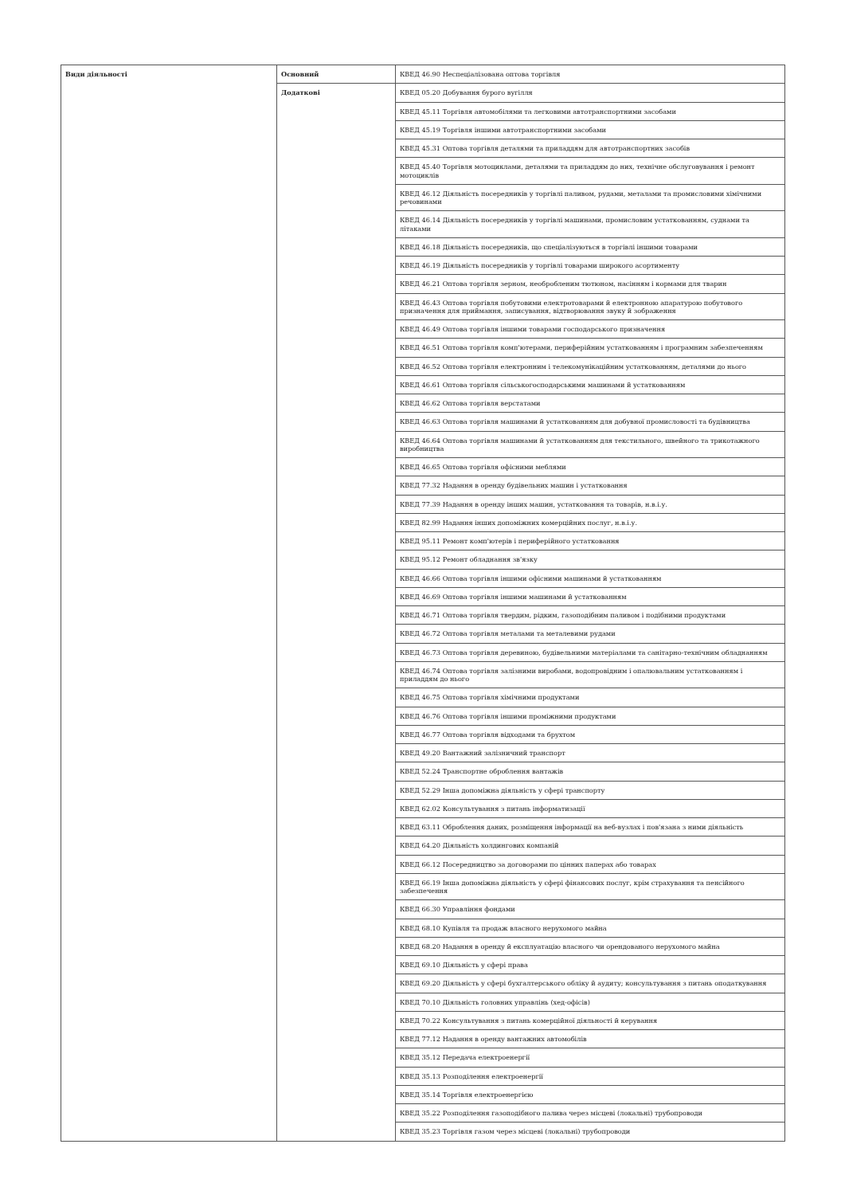| Види діяльності | Основний | КВЕД 46.90 Неспеціалізована оптова торгівля |
| | Додаткові | КВЕД 05.20 Добування бурого вугілля |
| | | КВЕД 45.11 Торгівля автомобілями та легковими автотранспортними засобами |
| | | КВЕД 45.19 Торгівля іншими автотранспортними засобами |
| | | КВЕД 45.31 Оптова торгівля деталями та приладдям для автотранспортних засобів |
| | | КВЕД 45.40 Торгівля мотоциклами, деталями та приладдям до них, технічне обслуговування і ремонт мотоциклів |
| | | КВЕД 46.12 Діяльність посередників у торгівлі паливом, рудами, металами та промисловими хімічними речовинами |
| | | КВЕД 46.14 Діяльність посередників у торгівлі машинами, промисловим устаткованням, суднами та літаками |
| | | КВЕД 46.18 Діяльність посередників, що спеціалізуються в торгівлі іншими товарами |
| | | КВЕД 46.19 Діяльність посередників у торгівлі товарами широкого асортименту |
| | | КВЕД 46.21 Оптова торгівля зерном, необробленим тютюном, насінням і кормами для тварин |
| | | КВЕД 46.43 Оптова торгівля побутовими електротоварами й електронною апаратурою побутового призначення для приймання, записування, відтворювання звуку й зображення |
| | | КВЕД 46.49 Оптова торгівля іншими товарами господарського призначення |
| | | КВЕД 46.51 Оптова торгівля комп'ютерами, периферійним устаткованням і програмним забезпеченням |
| | | КВЕД 46.52 Оптова торгівля електронним і телекомунікаційним устаткованням, деталями до нього |
| | | КВЕД 46.61 Оптова торгівля сільськогосподарськими машинами й устаткованням |
| | | КВЕД 46.62 Оптова торгівля верстатами |
| | | КВЕД 46.63 Оптова торгівля машинами й устаткованням для добувної промисловості та будівництва |
| | | КВЕД 46.64 Оптова торгівля машинами й устаткованням для текстильного, швейного та трикотажного виробництва |
| | | КВЕД 46.65 Оптова торгівля офісними меблями |
| | | КВЕД 77.32 Надання в оренду будівельних машин і устатковання |
| | | КВЕД 77.39 Надання в оренду інших машин, устатковання та товарів, н.в.і.у. |
| | | КВЕД 82.99 Надання інших допоміжних комерційних послуг, н.в.і.у. |
| | | КВЕД 95.11 Ремонт комп'ютерів і периферійного устатковання |
| | | КВЕД 95.12 Ремонт обладнання зв'язку |
| | | КВЕД 46.66 Оптова торгівля іншими офісними машинами й устаткованням |
| | | КВЕД 46.69 Оптова торгівля іншими машинами й устаткованням |
| | | КВЕД 46.71 Оптова торгівля твердим, рідким, газоподібним паливом і подібними продуктами |
| | | КВЕД 46.72 Оптова торгівля металами та металевими рудами |
| | | КВЕД 46.73 Оптова торгівля деревиною, будівельними матеріалами та санітарно-технічним обладнанням |
| | | КВЕД 46.74 Оптова торгівля залізними виробами, водопровідним і опалювальним устаткованням і приладдям до нього |
| | | КВЕД 46.75 Оптова торгівля хімічними продуктами |
| | | КВЕД 46.76 Оптова торгівля іншими проміжними продуктами |
| | | КВЕД 46.77 Оптова торгівля відходами та брухтом |
| | | КВЕД 49.20 Вантажний залізничний транспорт |
| | | КВЕД 52.24 Транспортне оброблення вантажів |
| | | КВЕД 52.29 Інша допоміжна діяльність у сфері транспорту |
| | | КВЕД 62.02 Консультування з питань інформатизації |
| | | КВЕД 63.11 Оброблення даних, розміщення інформації на веб-вузлах і пов'язана з ними діяльність |
| | | КВЕД 64.20 Діяльність холдингових компаній |
| | | КВЕД 66.12 Посередництво за договорами по цінних паперах або товарах |
| | | КВЕД 66.19 Інша допоміжна діяльність у сфері фінансових послуг, крім страхування та пенсійного забезпечення |
| | | КВЕД 66.30 Управління фондами |
| | | КВЕД 68.10 Купівля та продаж власного нерухомого майна |
| | | КВЕД 68.20 Надання в оренду й експлуатацію власного чи орендованого нерухомого майна |
| | | КВЕД 69.10 Діяльність у сфері права |
| | | КВЕД 69.20 Діяльність у сфері бухгалтерського обліку й аудиту; консультування з питань оподаткування |
| | | КВЕД 70.10 Діяльність головних управлінь (хед-офісів) |
| | | КВЕД 70.22 Консультування з питань комерційної діяльності й керування |
| | | КВЕД 77.12 Надання в оренду вантажних автомобілів |
| | | КВЕД 35.12 Передача електроенергії |
| | | КВЕД 35.13 Розподілення електроенергії |
| | | КВЕД 35.14 Торгівля електроенергією |
| | | КВЕД 35.22 Розподілення газоподібного палива через місцеві (локальні) трубопроводи |
| | | КВЕД 35.23 Торгівля газом через місцеві (локальні) трубопроводи |